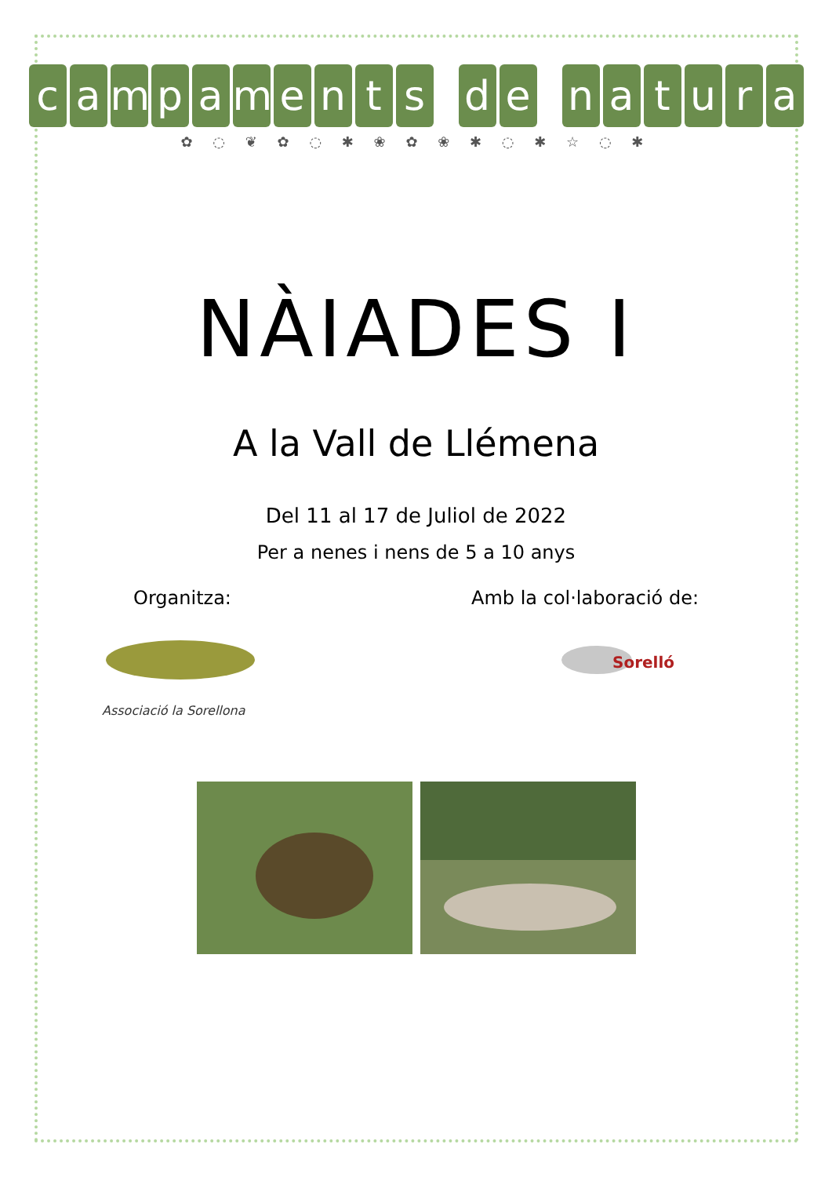campaments d e natura
✿ ◌ ❦ ✿ ◌ ✱ ❀ ✿ ❀ ✱ ◌ ✱ ☆ ◌ ✱
NÀIADES I
A la Vall de Llémena
Del 11 al 17 de Juliol de 2022
Per a nenes i nens de 5 a 10 anys
Organitza: Amb la col·laboració de:
Associació la Sorellona
Sorelló